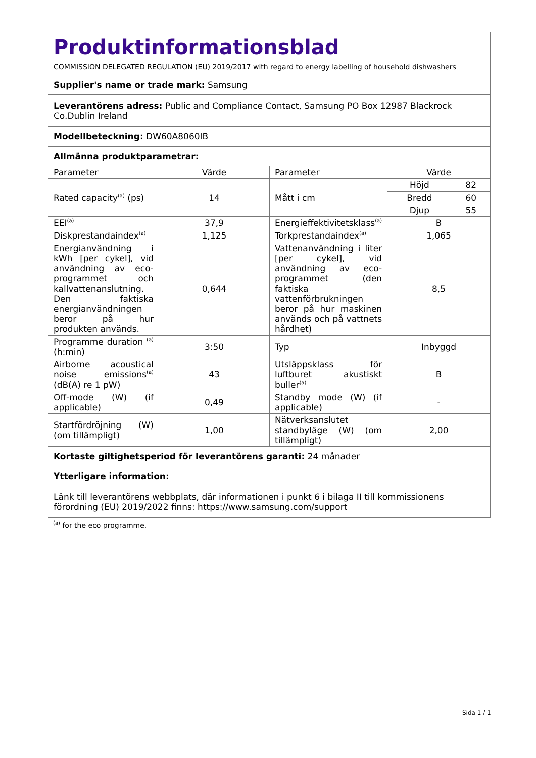| Produktinformationsblad COMMISSION DELEGATED REGULATION (EU) 2019/2017 with regard to energy labelling of household dishwashers | | | | |
| Supplier's name or trade mark: Samsung | | | | |
| Leverantörens adress: Public and Compliance Contact, Samsung PO Box 12987 Blackrock Co.Dublin Ireland | | | | |
| Modellbeteckning: DW60A8060IB | | | | |
| Allmänna produktparametrar: | | | | |
| Parameter | Värde | Parameter | Värde | |
| Rated capacity<sup>(a)</sup> (ps) | 14 | Mått i cm | Höjd | 82 |
| | | | Bredd | 60 |
| | | | Djup | 55 |
| EEI<sup>(a)</sup> | 37,9 | Energieffektivitetsklass<sup>(a)</sup> | B | |
| Diskprestandaindex<sup>(a)</sup> | 1,125 | Torkprestandaindex<sup>(a)</sup> | 1,065 | |
| Energianvändning i kWh [per cykel], vid användning av eco-programmet och kallvattenanslutning. Den faktiska energianvändningen beror på hur produkten används. | 0,644 | Vattenanvändning i liter [per cykel], vid användning av eco-programmet (den faktiska vattenförbrukningen beror på hur maskinen används och på vattnets hårdhet) | 8,5 | |
| Programme duration <sup>(a)</sup> (h:min) | 3:50 | Typ | Inbyggd | |
| Airborne acoustical noise emissions<sup>(a)</sup> (dB(A) re 1 pW) | 43 | Utsläppsklass för luftburet akustiskt buller<sup>(a)</sup> | B | |
| Off-mode (W) (if applicable) | 0,49 | Standby mode (W) (if applicable) | - | |
| Startfördröjning (W) (om tillämpligt) | 1,00 | Nätverksanslutet standbyläge (W) (om tillämpligt) | 2,00 | |
| Kortaste giltighetsperiod för leverantörens garanti: 24 månader | | | | |
| Ytterligare information: | | | | |
| Länk till leverantörens webbplats, där informationen i punkt 6 i bilaga II till kommissionens förordning (EU) 2019/2022 finns: https://www.samsung.com/support | | | | |
<sup>(a)</sup> for the eco programme.
Sida 1 / 1